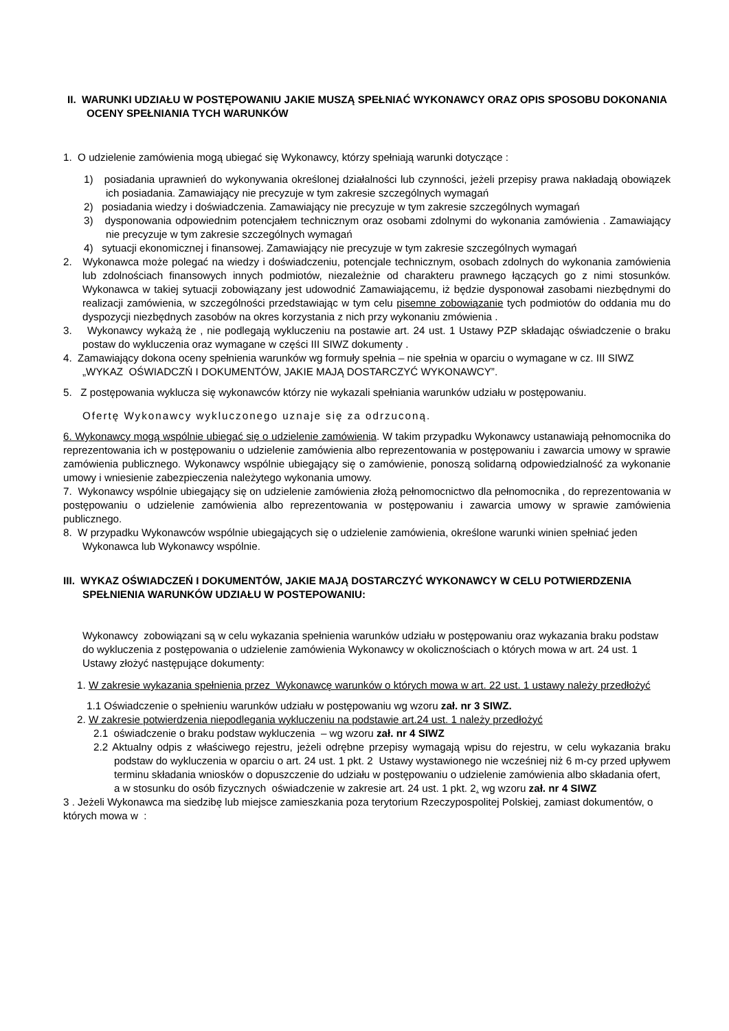II. WARUNKI UDZIAŁU W POSTĘPOWANIU JAKIE MUSZĄ SPEŁNIAĆ WYKONAWCY ORAZ OPIS SPOSOBU DOKONANIA OCENY SPEŁNIANIA TYCH WARUNKÓW
1. O udzielenie zamówienia mogą ubiegać się Wykonawcy, którzy spełniają warunki dotyczące :
1) posiadania uprawnień do wykonywania określonej działalności lub czynności, jeżeli przepisy prawa nakładają obowiązek ich posiadania. Zamawiający nie precyzuje w tym zakresie szczególnych wymagań
2) posiadania wiedzy i doświadczenia. Zamawiający nie precyzuje w tym zakresie szczególnych wymagań
3) dysponowania odpowiednim potencjałem technicznym oraz osobami zdolnymi do wykonania zamówienia . Zamawiający nie precyzuje w tym zakresie szczególnych wymagań
4) sytuacji ekonomicznej i finansowej. Zamawiający nie precyzuje w tym zakresie szczególnych wymagań
2. Wykonawca może polegać na wiedzy i doświadczeniu, potencjale technicznym, osobach zdolnych do wykonania zamówienia lub zdolnościach finansowych innych podmiotów, niezależnie od charakteru prawnego łączących go z nimi stosunków. Wykonawca w takiej sytuacji zobowiązany jest udowodnić Zamawiającemu, iż będzie dysponował zasobami niezbędnymi do realizacji zamówienia, w szczególności przedstawiając w tym celu pisemne zobowiązanie tych podmiotów do oddania mu do dyspozycji niezbędnych zasobów na okres korzystania z nich przy wykonaniu zmówienia .
3. Wykonawcy wykażą że , nie podlegają wykluczeniu na postawie art. 24 ust. 1 Ustawy PZP składając oświadczenie o braku postaw do wykluczenia oraz wymagane w części III SIWZ dokumenty .
4. Zamawiający dokona oceny spełnienia warunków wg formuły spełnia – nie spełnia w oparciu o wymagane w cz. III SIWZ „WYKAZ OŚWIADCZŃ I DOKUMENTÓW, JAKIE MAJĄ DOSTARCZYĆ WYKONAWCY”.
5. Z postępowania wyklucza się wykonawców którzy nie wykazali spełniania warunków udziału w postępowaniu.
Ofertę Wykonawcy wykluczonego uznaje się za odrzuconą.
6. Wykonawcy mogą wspólnie ubiegać się o udzielenie zamówienia. W takim przypadku Wykonawcy ustanawiają pełnomocnika do reprezentowania ich w postępowaniu o udzielenie zamówienia albo reprezentowania w postępowaniu i zawarcia umowy w sprawie zamówienia publicznego. Wykonawcy wspólnie ubiegający się o zamówienie, ponoszą solidarną odpowiedzialność za wykonanie umowy i wniesienie zabezpieczenia należytego wykonania umowy.
7. Wykonawcy wspólnie ubiegający się on udzielenie zamówienia złożą pełnomocnictwo dla pełnomocnika , do reprezentowania w postępowaniu o udzielenie zamówienia albo reprezentowania w postępowaniu i zawarcia umowy w sprawie zamówienia publicznego.
8. W przypadku Wykonawców wspólnie ubiegających się o udzielenie zamówienia, określone warunki winien spełniać jeden Wykonawca lub Wykonawcy wspólnie.
III. WYKAZ OŚWIADCZEŃ I DOKUMENTÓW, JAKIE MAJĄ DOSTARCZYĆ WYKONAWCY W CELU POTWIERDZENIA SPEŁNIENIA WARUNKÓW UDZIAŁU W POSTEPOWANIU:
Wykonawcy zobowiązani są w celu wykazania spełnienia warunków udziału w postępowaniu oraz wykazania braku podstaw do wykluczenia z postępowania o udzielenie zamówienia Wykonawcy w okolicznościach o których mowa w art. 24 ust. 1 Ustawy złożyć następujące dokumenty:
1. W zakresie wykazania spełnienia przez Wykonawcę warunków o których mowa w art. 22 ust. 1 ustawy należy przedłożyć
1.1 Oświadczenie o spełnieniu warunków udziału w postępowaniu wg wzoru zał. nr 3 SIWZ.
2. W zakresie potwierdzenia niepodlegania wykluczeniu na podstawie art.24 ust. 1 należy przedłożyć
2.1 oświadczenie o braku podstaw wykluczenia – wg wzoru zał. nr 4 SIWZ
2.2 Aktualny odpis z właściwego rejestru, jeżeli odrębne przepisy wymagają wpisu do rejestru, w celu wykazania braku podstaw do wykluczenia w oparciu o art. 24 ust. 1 pkt. 2 Ustawy wystawionego nie wcześniej niż 6 m-cy przed upływem terminu składania wniosków o dopuszczenie do udziału w postępowaniu o udzielenie zamówienia albo składania ofert,
a w stosunku do osób fizycznych oświadczenie w zakresie art. 24 ust. 1 pkt. 2. wg wzoru zał. nr 4 SIWZ
3 . Jeżeli Wykonawca ma siedzibę lub miejsce zamieszkania poza terytorium Rzeczypospolitej Polskiej, zamiast dokumentów, o których mowa w :